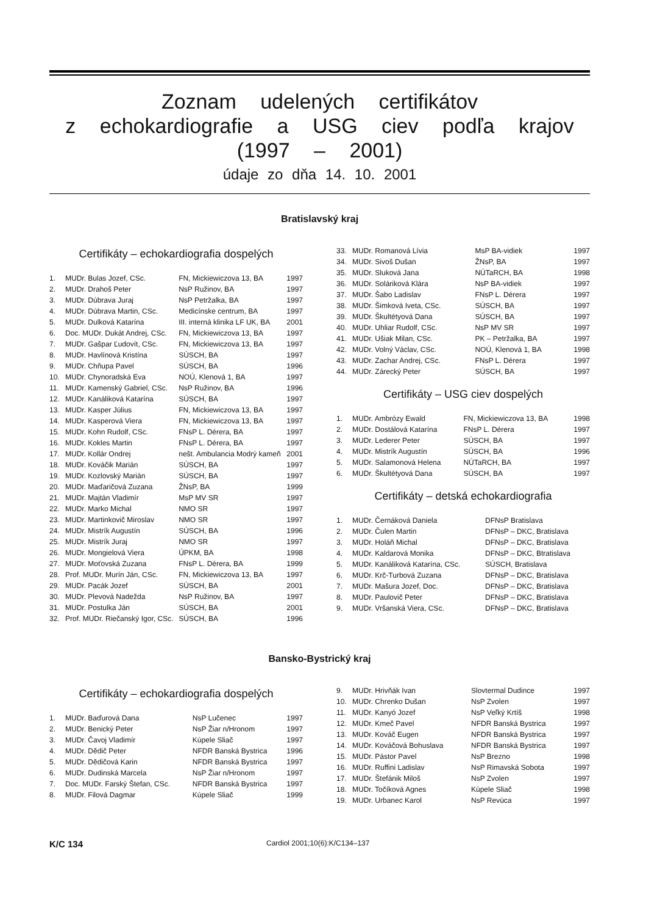Zoznam udelených certifikátov
z echokardiografie a USG ciev podľa krajov
(1997 – 2001)
údaje zo dňa 14. 10. 2001
Bratislavský kraj
Certifikáty – echokardiografia dospelých
| 1. | MUDr. Bulas Jozef, CSc. | FN, Mickiewiczova 13, BA | 1997 |
| 2. | MUDr. Drahoš Peter | NsP Ružinov, BA | 1997 |
| 3. | MUDr. Dúbrava Juraj | NsP Petržalka, BA | 1997 |
| 4. | MUDr. Dúbrava Martin, CSc. | Medicínske centrum, BA | 1997 |
| 5. | MUDr. Dulková Katarína | III. interná klinika LF UK, BA | 2001 |
| 6. | Doc. MUDr. Dukát Andrej, CSc. | FN, Mickiewiczova 13, BA | 1997 |
| 7. | MUDr. Gašpar Ľudovít, CSc. | FN, Mickiewiczova 13, BA | 1997 |
| 8. | MUDr. Havlínová Kristína | SÚSCH, BA | 1997 |
| 9. | MUDr. Chňupa Pavel | SÚSCH, BA | 1996 |
| 10. | MUDr. Chynoradská Eva | NOÚ, Klenová 1, BA | 1997 |
| 11. | MUDr. Kamenský Gabriel, CSc. | NsP Ružinov, BA | 1996 |
| 12. | MUDr. Kanáliková Katarína | SÚSCH, BA | 1997 |
| 13. | MUDr. Kasper Július | FN, Mickiewiczova 13, BA | 1997 |
| 14. | MUDr. Kasperová Viera | FN, Mickiewiczova 13, BA | 1997 |
| 15. | MUDr. Kohn Rudolf, CSc. | FNsP L. Dérera, BA | 1997 |
| 16. | MUDr. Kokles Martin | FNsP L. Dérera, BA | 1997 |
| 17. | MUDr. Kollár Ondrej | nešt. Ambulancia Modrý kameň | 2001 |
| 18. | MUDr. Kováčik Marián | SÚSCH, BA | 1997 |
| 19. | MUDr. Kozlovský Marián | SÚSCH, BA | 1997 |
| 20. | MUDr. Maďaričová Zuzana | ŽNsP, BA | 1999 |
| 21. | MUDr. Majtán Vladimír | MsP MV SR | 1997 |
| 22. | MUDr. Marko Michal | NMO SR | 1997 |
| 23. | MUDr. Martinkovič Miroslav | NMO SR | 1997 |
| 24. | MUDr. Mistrík Augustín | SÚSCH, BA | 1996 |
| 25. | MUDr. Mistrík Juraj | NMO SR | 1997 |
| 26. | MUDr. Mongielová Viera | ÚPKM, BA | 1998 |
| 27. | MUDr. Moťovská Zuzana | FNsP L. Dérera, BA | 1999 |
| 28. | Prof. MUDr. Murín Ján, CSc. | FN, Mickiewiczova 13, BA | 1997 |
| 29. | MUDr. Pacák Jozef | SÚSCH, BA | 2001 |
| 30. | MUDr. Plevová Nadežda | NsP Ružinov, BA | 1997 |
| 31. | MUDr. Postulka Ján | SÚSCH, BA | 2001 |
| 32. | Prof. MUDr. Riečanský Igor, CSc. | SÚSCH, BA | 1996 |
| 33. | MUDr. Romanová Lívia | MsP BA-vidiek | 1997 |
| 34. | MUDr. Sivoš Dušan | ŽNsP, BA | 1997 |
| 35. | MUDr. Sluková Jana | NÚTaRCH, BA | 1998 |
| 36. | MUDr. Soláriková Klára | NsP BA-vidiek | 1997 |
| 37. | MUDr. Šabo Ladislav | FNsP L. Dérera | 1997 |
| 38. | MUDr. Šimková Iveta, CSc. | SÚSCH, BA | 1997 |
| 39. | MUDr. Škultétyová Dana | SÚSCH, BA | 1997 |
| 40. | MUDr. Uhliar Rudolf, CSc. | NsP MV SR | 1997 |
| 41. | MUDr. Ušiak Milan, CSc. | PK – Petržalka, BA | 1997 |
| 42. | MUDr. Volný Václav, CSc. | NOÚ, Klenová 1, BA | 1998 |
| 43. | MUDr. Zachar Andrej, CSc. | FNsP L. Dérera | 1997 |
| 44. | MUDr. Zárecký Peter | SÚSCH, BA | 1997 |
Certifikáty – USG ciev dospelých
| 1. | MUDr. Ambrózy Ewald | FN, Mickiewiczova 13, BA | 1998 |
| 2. | MUDr. Dostálová Katarína | FNsP L. Dérera | 1997 |
| 3. | MUDr. Lederer Peter | SÚSCH, BA | 1997 |
| 4. | MUDr. Mistrík Augustín | SÚSCH, BA | 1996 |
| 5. | MUDr. Salamonová Helena | NÚTaRCH, BA | 1997 |
| 6. | MUDr. Škultétyová Dana | SÚSCH, BA | 1997 |
Certifikáty – detská echokardiografia
| 1. | MUDr. Černáková Daniela | DFNsP Bratislava |
| 2. | MUDr. Čulen Martin | DFNsP – DKC, Bratislava |
| 3. | MUDr. Holáň Michal | DFNsP – DKC, Bratislava |
| 4. | MUDr. Kaldarová Monika | DFNsP – DKC, Btratislava |
| 5. | MUDr. Kanáliková Katarína, CSc. | SÚSCH, Bratislava |
| 6. | MUDr. Krč-Turbová Zuzana | DFNsP – DKC, Bratislava |
| 7. | MUDr. Mašura Jozef, Doc. | DFNsP – DKC, Bratislava |
| 8. | MUDr. Paulovič Peter | DFNsP – DKC, Bratislava |
| 9. | MUDr. Vršanská Viera, CSc. | DFNsP – DKC, Bratislava |
Bansko-Bystrický kraj
Certifikáty – echokardiografia dospelých
| 1. | MUDr. Baďurová Dana | NsP Lučenec | 1997 |
| 2. | MUDr. Benický Peter | NsP Žiar n/Hronom | 1997 |
| 3. | MUDr. Čavoj Vladimír | Kúpele Sliač | 1997 |
| 4. | MUDr. Dědič Peter | NFDR Banská Bystrica | 1996 |
| 5. | MUDr. Dědičová Karin | NFDR Banská Bystrica | 1997 |
| 6. | MUDr. Dudinská Marcela | NsP Žiar n/Hronom | 1997 |
| 7. | Doc. MUDr. Farský Štefan, CSc. | NFDR Banská Bystrica | 1997 |
| 8. | MUDr. Filová Dagmar | Kúpele Sliač | 1999 |
| 9. | MUDr. Hrivňák Ivan | Slovtermal Dudince | 1997 |
| 10. | MUDr. Chrenko Dušan | NsP Zvolen | 1997 |
| 11. | MUDr. Kanyó Jozef | NsP Veľký Krtíš | 1998 |
| 12. | MUDr. Kmeč Pavel | NFDR Banská Bystrica | 1997 |
| 13. | MUDr. Kováč Eugen | NFDR Banská Bystrica | 1997 |
| 14. | MUDr. Kováčová Bohuslava | NFDR Banská Bystrica | 1997 |
| 15. | MUDr. Pástor Pavel | NsP Brezno | 1998 |
| 16. | MUDr. Ruffini Ladislav | NsP Rimavská Sobota | 1997 |
| 17. | MUDr. Štefánik Miloš | NsP Zvolen | 1997 |
| 18. | MUDr. Točíková Agnes | Kúpele Sliač | 1998 |
| 19. | MUDr. Urbanec Karol | NsP Revúca | 1997 |
K/C 134 Cardiol 2001;10(6):K/C134–137